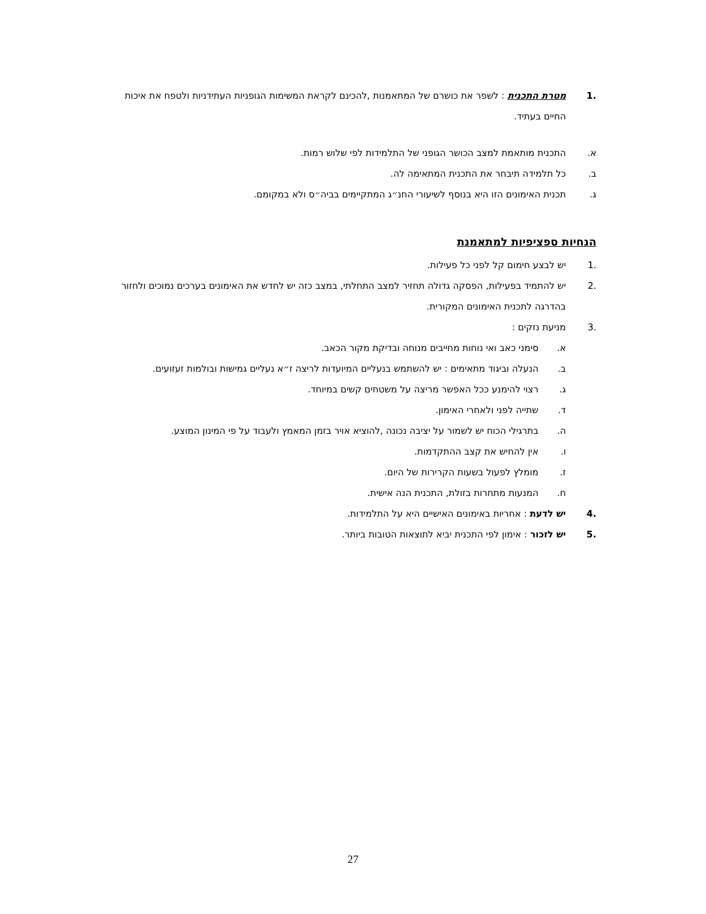.1 מטרת התכנית : לשפר את כושרם של המתאמנות ,להכינם לקראת המשימות הגופניות העתידניות ולטפח את איכות החיים בעתיד.
א. התכנית מותאמת למצב הכושר הגופני של התלמידות לפי שלוש רמות.
ב. כל תלמידה תיבחר את התכנית המתאימה לה.
ג. תכנית האימונים הזו היא בנוסף לשיעורי החנ״ג המתקיימים בביה״ס ולא במקומם.
הנחיות ספציפיות למתאמנת
.1 יש לבצע חימום קל לפני כל פעילות.
.2 יש להתמיד בפעילות, הפסקה גדולה תחזיר למצב התחלתי, במצב כזה יש לחדש את האימונים בערכים נמוכים ולחזור בהדרגה לתכנית האימונים המקורית.
.3 מניעת נזקים :
א. סימני כאב ואי נוחות מחייבים מנוחה ובדיקת מקור הכאב.
ב. הנעלה וביגוד מתאימים : יש להשתמש בנעליים המיועדות לריצה ז״א נעליים גמישות ובולמות זעזועים.
ג. רצוי להימנע ככל האפשר מריצה על משטחים קשים במיוחד.
ד. שתייה לפני ולאחרי האימון.
ה. בתרגילי הכוח יש לשמור על יציבה נכונה ,להוציא אויר בזמן המאמץ ולעבוד על פי המינון המוצע.
ו. אין להחיש את קצב ההתקדמות.
ז. מומלץ לפעול בשעות הקרירות של היום.
ח. המנעות מתחרות בזולת, התכנית הנה אישית.
.4 יש לדעת : אחריות באימונים האישיים היא על התלמידות.
.5 יש לזכור : אימון לפי התכנית יביא לתוצאות הטובות ביותר.
27